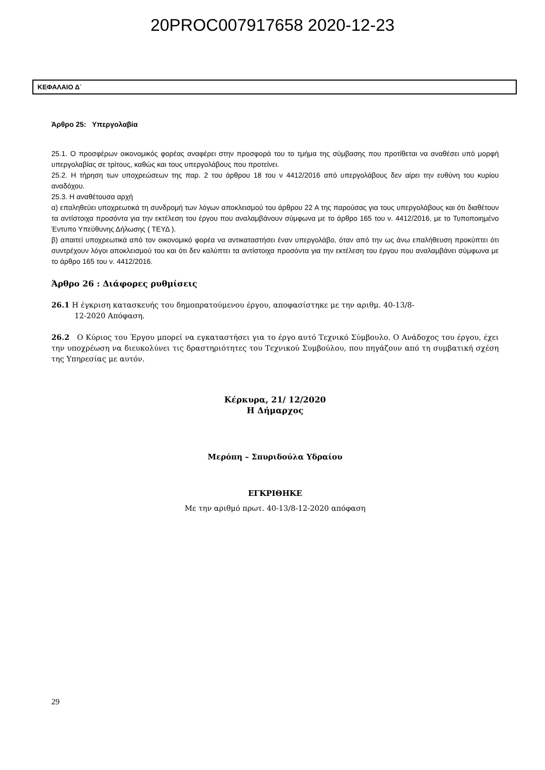20PROC007917658 2020-12-23
ΚΕΦΑΛΑΙΟ Δ΄
Άρθρο 25: Υπεργολαβία
25.1. Ο προσφέρων οικονομικός φορέας αναφέρει στην προσφορά του το τμήμα της σύμβασης που προτίθεται να αναθέσει υπό μορφή υπεργολαβίας σε τρίτους, καθώς και τους υπεργολάβους που προτείνει.
25.2. Η τήρηση των υποχρεώσεων της παρ. 2 του άρθρου 18 του ν 4412/2016 από υπεργολάβους δεν αίρει την ευθύνη του κυρίου αναδόχου.
25.3. Η αναθέτουσα αρχή
α) επαληθεύει υποχρεωτικά τη συνδρομή των λόγων αποκλεισμού του άρθρου 22 Α της παρούσας για τους υπεργολάβους και ότι διαθέτουν τα αντίστοιχα προσόντα για την εκτέλεση του έργου που αναλαμβάνουν σύμφωνα με το άρθρο 165 του ν. 4412/2016, με το Τυποποιημένο Έντυπο Υπεύθυνης Δήλωσης ( ΤΕΥΔ ).
β) απαιτεί υποχρεωτικά από τον οικονομικό φορέα να αντικαταστήσει έναν υπεργολάβο, όταν από την ως άνω επαλήθευση προκύπτει ότι συντρέχουν λόγοι αποκλεισμού του και ότι δεν καλύπτει τα αντίστοιχα προσόντα για την εκτέλεση του έργου που αναλαμβάνει σύμφωνα με το άρθρο 165 του ν. 4412/2016.
Άρθρο 26 : Διάφορες ρυθμίσεις
26.1 Η έγκριση κατασκευής του δημοπρατούμενου έργου, αποφασίστηκε με την αριθμ. 40-13/8-
12-2020 Απόφαση.
26.2 Ο Κύριος του Έργου μπορεί να εγκαταστήσει για το έργο αυτό Τεχνικό Σύμβουλο. Ο Ανάδοχος του έργου, έχει την υποχρέωση να διευκολύνει τις δραστηριότητες του Τεχνικού Συμβούλου, που πηγάζουν από τη συμβατική σχέση της Υπηρεσίας με αυτόν.
Κέρκυρα, 21/ 12/2020
Η Δήμαρχος
Μερόπη – Σπυριδούλα Υδραίου
ΕΓΚΡΙΘΗΚΕ
Με την αριθμό πρωτ. 40-13/8-12-2020 απόφαση
29